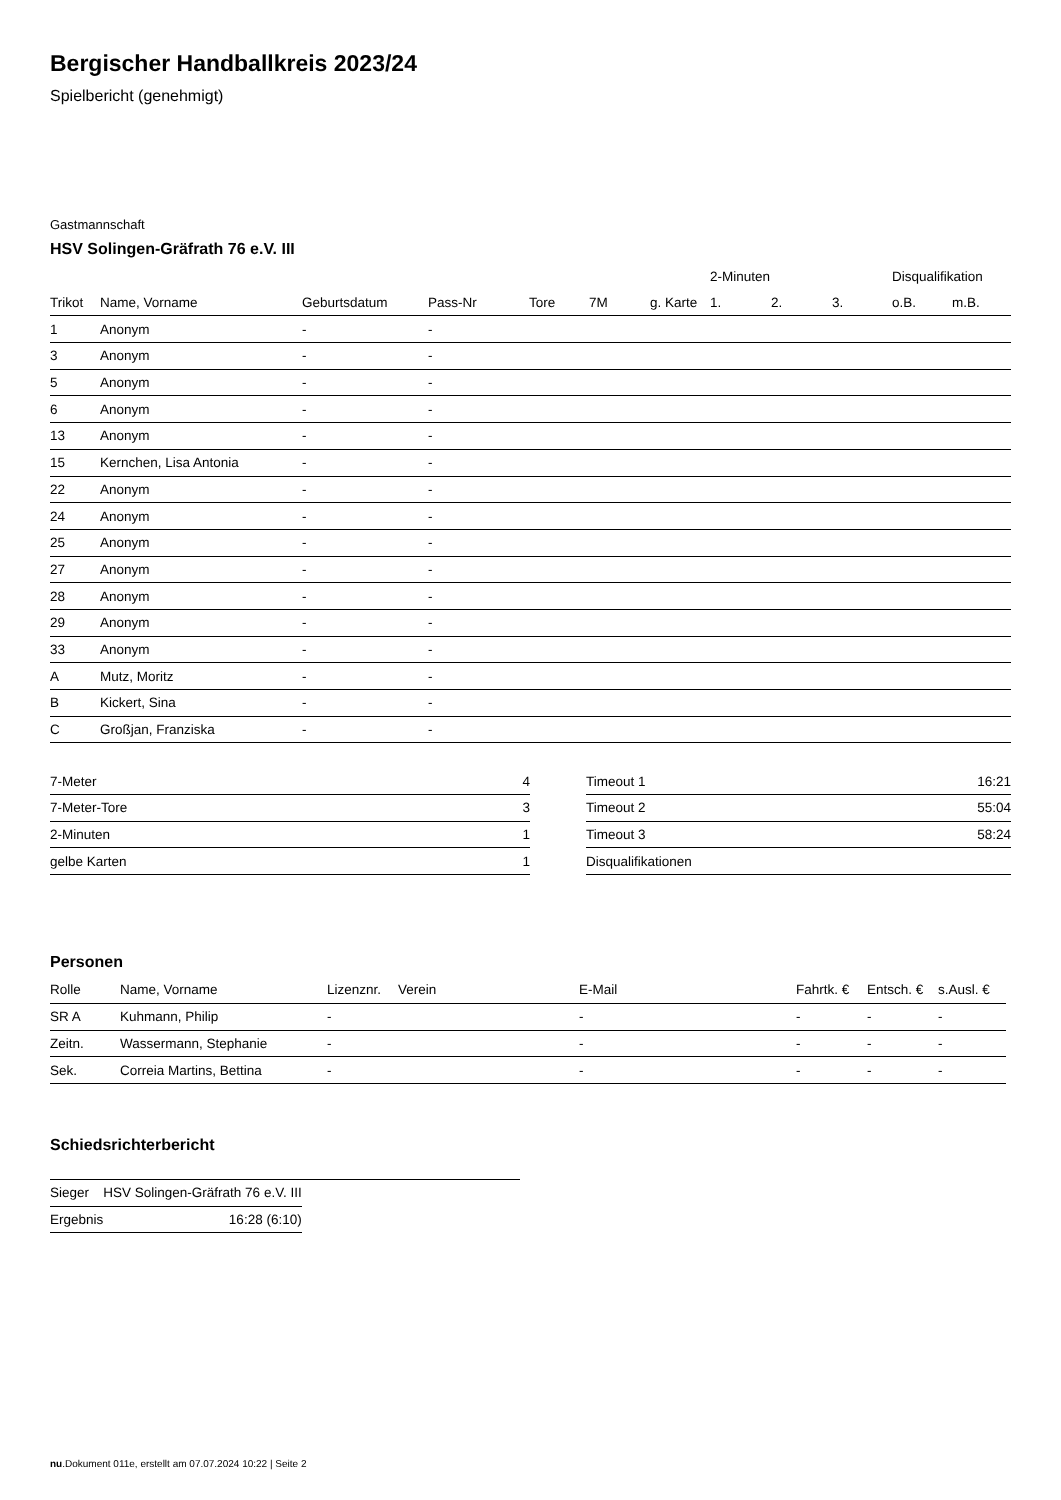Bergischer Handballkreis 2023/24
Spielbericht (genehmigt)
Gastmannschaft
HSV Solingen-Gräfrath 76 e.V. III
| | | | | | | | 2-Minuten | | | Disqualifikation | |
| --- | --- | --- | --- | --- | --- | --- | --- | --- | --- | --- | --- |
| Trikot | Name, Vorname | Geburtsdatum | Pass-Nr | Tore | 7M | g. Karte | 1. | 2. | 3. | o.B. | m.B. |
| 1 | Anonym | - | - | | | | | | | | |
| 3 | Anonym | - | - | | | | | | | | |
| 5 | Anonym | - | - | | | | | | | | |
| 6 | Anonym | - | - | | | | | | | | |
| 13 | Anonym | - | - | | | | | | | | |
| 15 | Kernchen, Lisa Antonia | - | - | | | | | | | | |
| 22 | Anonym | - | - | | | | | | | | |
| 24 | Anonym | - | - | | | | | | | | |
| 25 | Anonym | - | - | | | | | | | | |
| 27 | Anonym | - | - | | | | | | | | |
| 28 | Anonym | - | - | | | | | | | | |
| 29 | Anonym | - | - | | | | | | | | |
| 33 | Anonym | - | - | | | | | | | | |
| A | Mutz, Moritz | - | - | | | | | | | | |
| B | Kickert, Sina | - | - | | | | | | | | |
| C | Großjan, Franziska | - | - | | | | | | | | |
| 7-Meter | 4 |
| 7-Meter-Tore | 3 |
| 2-Minuten | 1 |
| gelbe Karten | 1 |
| Timeout 1 | 16:21 |
| Timeout 2 | 55:04 |
| Timeout 3 | 58:24 |
| Disqualifikationen | |
Personen
| Rolle | Name, Vorname | Lizenznr. | Verein | E-Mail | Fahrtk. € | Entsch. € | s.Ausl. € |
| --- | --- | --- | --- | --- | --- | --- | --- |
| SR A | Kuhmann, Philip | - | | - | - | - | - |
| Zeitn. | Wassermann, Stephanie | - | | - | - | - | - |
| Sek. | Correia Martins, Bettina | - | | - | - | - | - |
Schiedsrichterbericht
| Sieger | HSV Solingen-Gräfrath 76 e.V. III |
| Ergebnis | 16:28 (6:10) |
nu.Dokument 011e, erstellt am 07.07.2024 10:22 | Seite 2